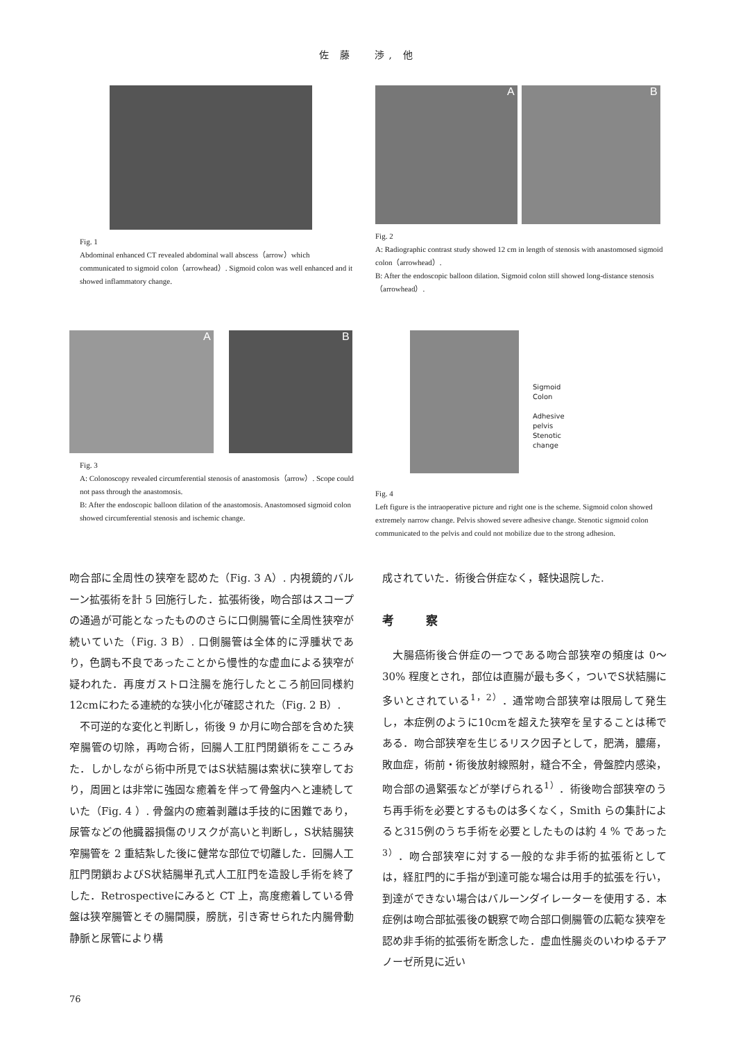佐 藤　 渉, 他
Fig. 1
Abdominal enhanced CT revealed abdominal wall abscess（arrow）which communicated to sigmoid colon（arrowhead）. Sigmoid colon was well enhanced and it showed inflammatory change.
A B
Fig. 2
A: Radiographic contrast study showed 12 cm in length of stenosis with anastomosed sigmoid colon（arrowhead）.
B: After the endoscopic balloon dilation. Sigmoid colon still showed long-distance stenosis（arrowhead）.
A B
Fig. 3
A: Colonoscopy revealed circumferential stenosis of anastomosis（arrow）. Scope could not pass through the anastomosis.
B: After the endoscopic balloon dilation of the anastomosis. Anastomosed sigmoid colon showed circumferential stenosis and ischemic change.
Sigmoid
Colon
Adhesive
pelvis
Stenotic
change
Fig. 4
Left figure is the intraoperative picture and right one is the scheme. Sigmoid colon showed extremely narrow change. Pelvis showed severe adhesive change. Stenotic sigmoid colon communicated to the pelvis and could not mobilize due to the strong adhesion.
吻合部に全周性の狭窄を認めた（Fig. 3 A）. 内視鏡的バルーン拡張術を計 5 回施行した．拡張術後，吻合部はスコープの通過が可能となったもののさらに口側腸管に全周性狭窄が続いていた（Fig. 3 B）. 口側腸管は全体的に浮腫状であり，色調も不良であったことから慢性的な虚血による狭窄が疑われた．再度ガストロ注腸を施行したところ前回同様約12cmにわたる連続的な狭小化が確認された（Fig. 2 B）.
不可逆的な変化と判断し，術後 9 か月に吻合部を含めた狭窄腸管の切除，再吻合術，回腸人工肛門閉鎖術をこころみた．しかしながら術中所見ではS状結腸は索状に狭窄しており，周囲とは非常に強固な癒着を伴って骨盤内へと連続していた（Fig. 4 ）. 骨盤内の癒着剥離は手技的に困難であり，尿管などの他臓器損傷のリスクが高いと判断し，S状結腸狭窄腸管を 2 重結紮した後に健常な部位で切離した．回腸人工肛門閉鎖およびS状結腸単孔式人工肛門を造設し手術を終了した．Retrospectiveにみると CT 上，高度癒着している骨盤は狭窄腸管とその腸間膜，膀胱，引き寄せられた内腸骨動静脈と尿管により構
成されていた．術後合併症なく，軽快退院した.
考 察
大腸癌術後合併症の一つである吻合部狭窄の頻度は 0〜30% 程度とされ，部位は直腸が最も多く，ついでS状結腸に多いとされている<sup>1，2）</sup>．通常吻合部狭窄は限局して発生し，本症例のように10cmを超えた狭窄を呈することは稀である．吻合部狭窄を生じるリスク因子として，肥満，膿瘍，敗血症，術前・術後放射線照射，縫合不全，骨盤腔内感染，吻合部の過緊張などが挙げられる<sup>1）</sup>．術後吻合部狭窄のうち再手術を必要とするものは多くなく，Smith らの集計によると315例のうち手術を必要としたものは約 4 % であった<sup>3）</sup>．吻合部狭窄に対する一般的な非手術的拡張術としては，経肛門的に手指が到達可能な場合は用手的拡張を行い，到達ができない場合はバルーンダイレーターを使用する．本症例は吻合部拡張後の観察で吻合部口側腸管の広範な狭窄を認め非手術的拡張術を断念した．虚血性腸炎のいわゆるチアノーゼ所見に近い
76